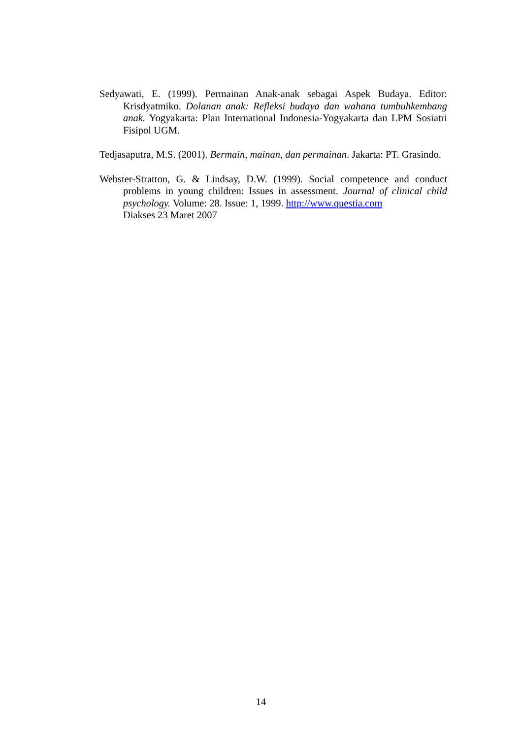Sedyawati, E. (1999). Permainan Anak-anak sebagai Aspek Budaya. Editor: Krisdyatmiko. Dolanan anak: Refleksi budaya dan wahana tumbuhkembang anak. Yogyakarta: Plan International Indonesia-Yogyakarta dan LPM Sosiatri Fisipol UGM.
Tedjasaputra, M.S. (2001). Bermain, mainan, dan permainan. Jakarta: PT. Grasindo.
Webster-Stratton, G. & Lindsay, D.W. (1999). Social competence and conduct problems in young children: Issues in assessment. Journal of clinical child psychology. Volume: 28. Issue: 1, 1999. http://www.questia.com
Diakses 23 Maret 2007
14